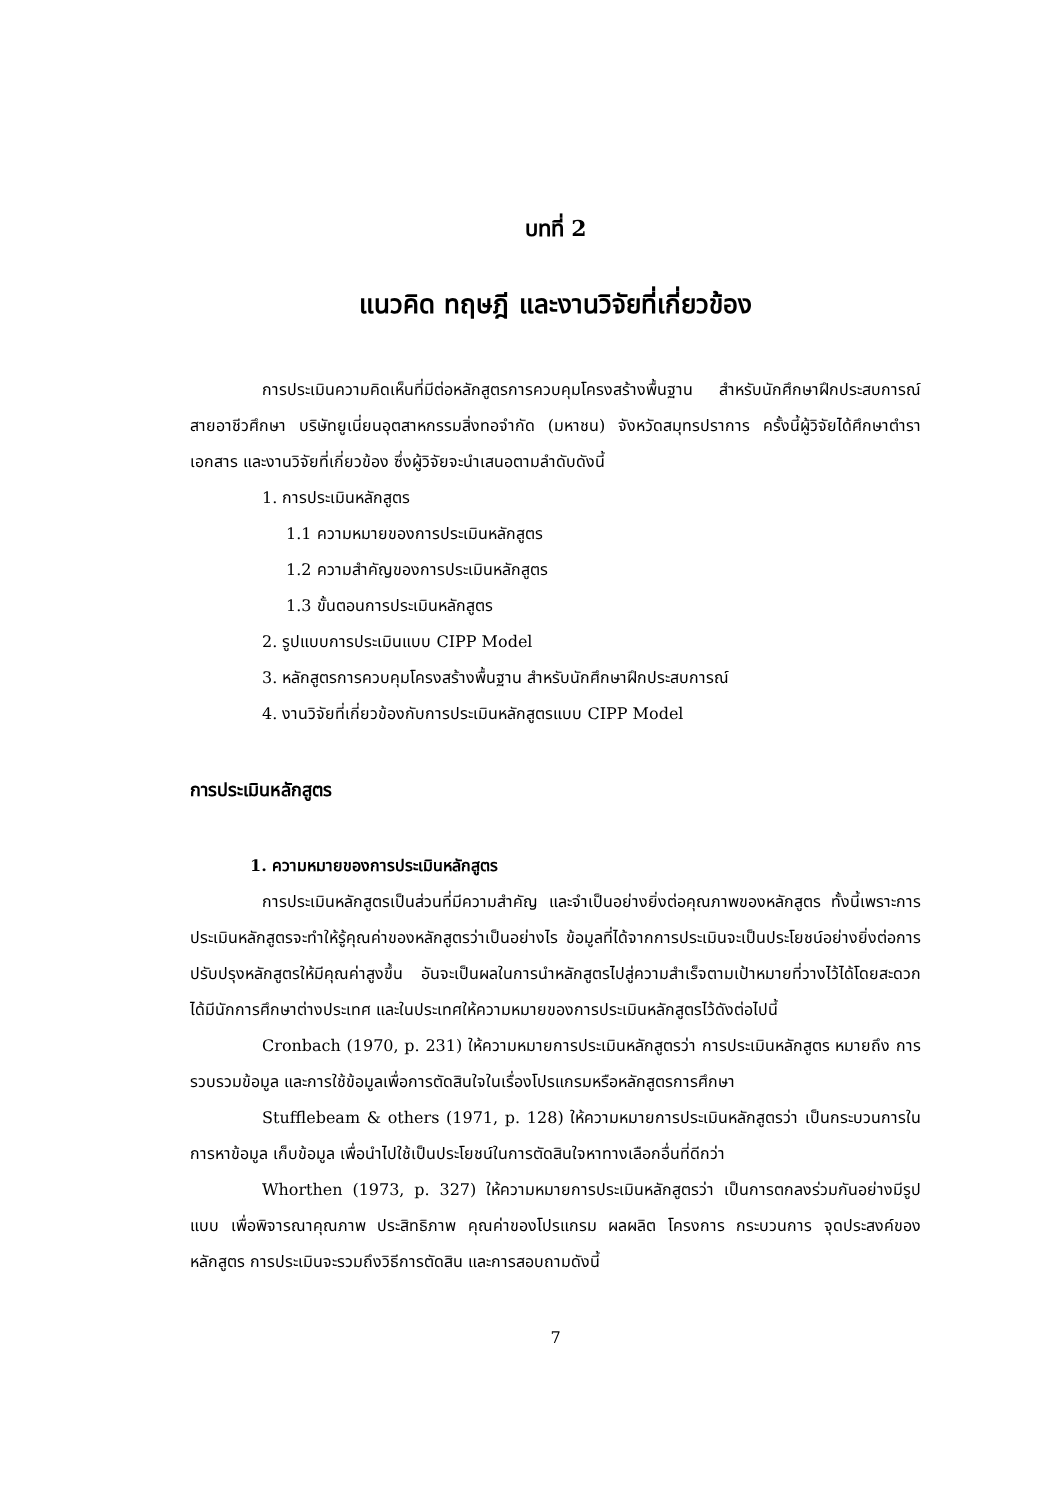บทที่ 2
แนวคิด ทฤษฎี และงานวิจัยที่เกี่ยวข้อง
การประเมินความคิดเห็นที่มีต่อหลักสูตรการควบคุมโครงสร้างพื้นฐาน สำหรับนักศึกษาฝึกประสบการณ์ สายอาชีวศึกษา บริษัทยูเนี่ยนอุตสาหกรรมสิ่งทอจำกัด (มหาชน) จังหวัดสมุทรปราการ ครั้งนี้ผู้วิจัยได้ศึกษาตำรา เอกสาร และงานวิจัยที่เกี่ยวข้อง ซึ่งผู้วิจัยจะนำเสนอตามลำดับดังนี้
1. การประเมินหลักสูตร
1.1 ความหมายของการประเมินหลักสูตร
1.2 ความสำคัญของการประเมินหลักสูตร
1.3 ขั้นตอนการประเมินหลักสูตร
2. รูปแบบการประเมินแบบ CIPP Model
3. หลักสูตรการควบคุมโครงสร้างพื้นฐาน สำหรับนักศึกษาฝึกประสบการณ์
4. งานวิจัยที่เกี่ยวข้องกับการประเมินหลักสูตรแบบ CIPP Model
การประเมินหลักสูตร
1. ความหมายของการประเมินหลักสูตร
การประเมินหลักสูตรเป็นส่วนที่มีความสำคัญ และจำเป็นอย่างยิ่งต่อคุณภาพของหลักสูตร ทั้งนี้เพราะการประเมินหลักสูตรจะทำให้รู้คุณค่าของหลักสูตรว่าเป็นอย่างไร ข้อมูลที่ได้จากการประเมินจะเป็นประโยชน์อย่างยิ่งต่อการปรับปรุงหลักสูตรให้มีคุณค่าสูงขึ้น อันจะเป็นผลในการนำหลักสูตรไปสู่ความสำเร็จตามเป้าหมายที่วางไว้ได้โดยสะดวก ได้มีนักการศึกษาต่างประเทศ และในประเทศให้ความหมายของการประเมินหลักสูตรไว้ดังต่อไปนี้
Cronbach (1970, p. 231) ให้ความหมายการประเมินหลักสูตรว่า การประเมินหลักสูตร หมายถึง การรวบรวมข้อมูล และการใช้ข้อมูลเพื่อการตัดสินใจในเรื่องโปรแกรมหรือหลักสูตรการศึกษา
Stufflebeam & others (1971, p. 128) ให้ความหมายการประเมินหลักสูตรว่า เป็นกระบวนการในการหาข้อมูล เก็บข้อมูล เพื่อนำไปใช้เป็นประโยชน์ในการตัดสินใจหาทางเลือกอื่นที่ดีกว่า
Whorthen (1973, p. 327) ให้ความหมายการประเมินหลักสูตรว่า เป็นการตกลงร่วมกันอย่างมีรูปแบบ เพื่อพิจารณาคุณภาพ ประสิทธิภาพ คุณค่าของโปรแกรม ผลผลิต โครงการ กระบวนการ จุดประสงค์ของหลักสูตร การประเมินจะรวมถึงวิธีการตัดสิน และการสอบถามดังนี้
7